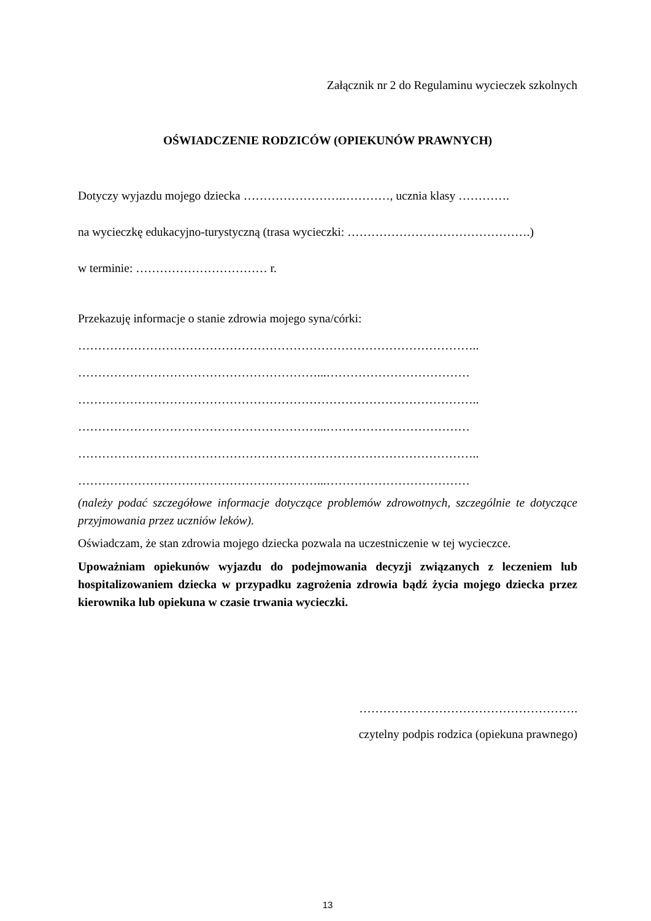Załącznik nr 2 do Regulaminu wycieczek szkolnych
OŚWIADCZENIE RODZICÓW (OPIEKUNÓW PRAWNYCH)
Dotyczy wyjazdu mojego dziecka …………………….…………, ucznia klasy ………….
na wycieczkę edukacyjno-turystyczną (trasa wycieczki: ……………………………………….)
w terminie: …………………………… r.
Przekazuję informacje o stanie zdrowia mojego syna/córki:
………………………………………………………………………………………..
……………………………………………………...………………………………
………………………………………………………………………………………..
……………………………………………………...………………………………
………………………………………………………………………………………..
……………………………………………………...………………………………
(należy podać szczegółowe informacje dotyczące problemów zdrowotnych, szczególnie te dotyczące przyjmowania przez uczniów leków).
Oświadczam, że stan zdrowia mojego dziecka pozwala na uczestniczenie w tej wycieczce.
Upoważniam opiekunów wyjazdu do podejmowania decyzji związanych z leczeniem lub hospitalizowaniem dziecka w przypadku zagrożenia zdrowia bądź życia mojego dziecka przez kierownika lub opiekuna w czasie trwania wycieczki.
……………………………………………….
czytelny podpis rodzica (opiekuna prawnego)
13